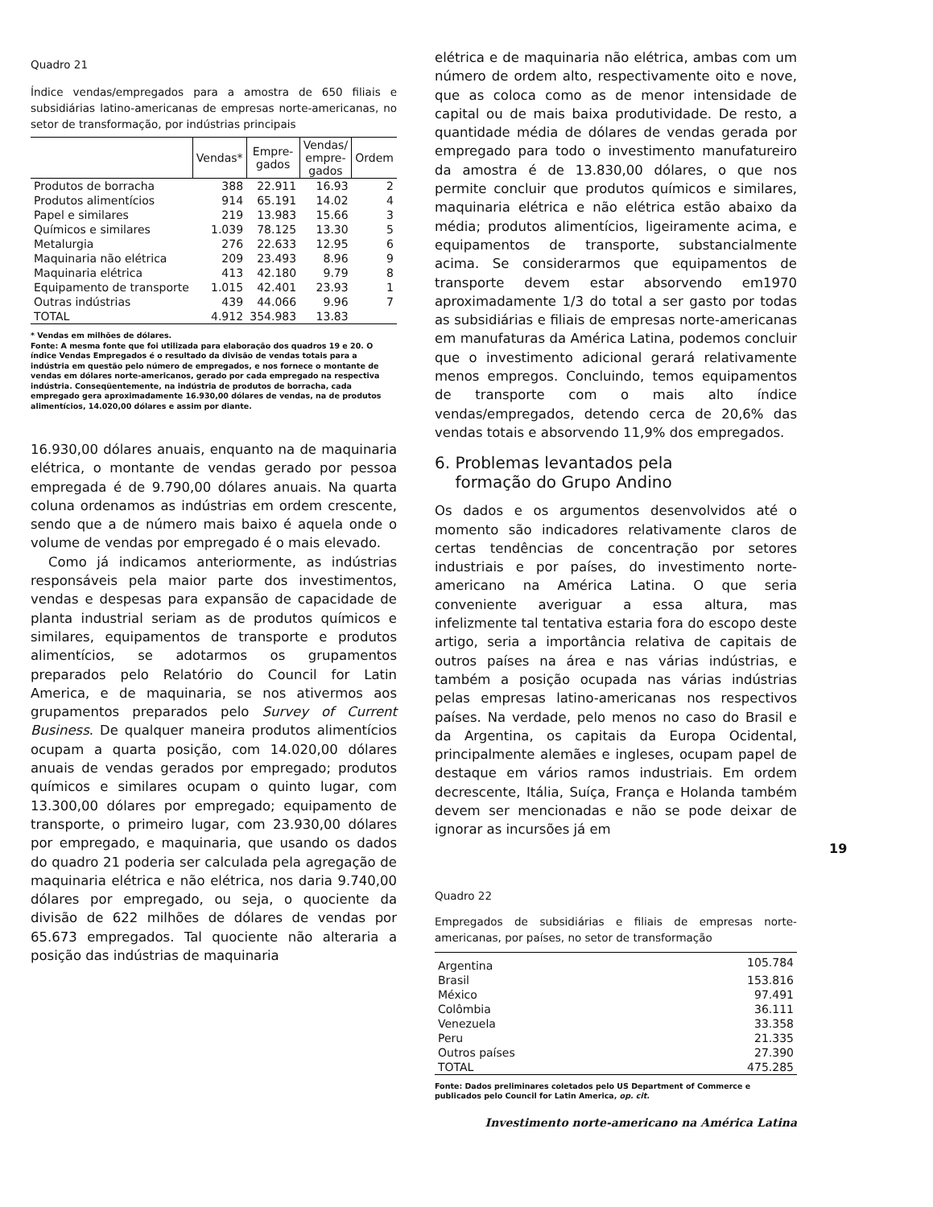Quadro 21
Índice vendas/empregados para a amostra de 650 filiais e subsidiárias latino-americanas de empresas norte-americanas, no setor de transformação, por indústrias principais
| | Vendas* | Empre- gados | Vendas/ empre- gados | Ordem |
| --- | --- | --- | --- | --- |
| Produtos de borracha | 388 | 22.911 | 16.93 | 2 |
| Produtos alimentícios | 914 | 65.191 | 14.02 | 4 |
| Papel e similares | 219 | 13.983 | 15.66 | 3 |
| Químicos e similares | 1.039 | 78.125 | 13.30 | 5 |
| Metalurgia | 276 | 22.633 | 12.95 | 6 |
| Maquinaria não elétrica | 209 | 23.493 | 8.96 | 9 |
| Maquinaria elétrica | 413 | 42.180 | 9.79 | 8 |
| Equipamento de transporte | 1.015 | 42.401 | 23.93 | 1 |
| Outras indústrias | 439 | 44.066 | 9.96 | 7 |
| TOTAL | 4.912 | 354.983 | 13.83 | |
* Vendas em milhões de dólares.
Fonte: A mesma fonte que foi utilizada para elaboração dos quadros 19 e 20. O índice Vendas Empregados é o resultado da divisão de vendas totais para a indústria em questão pelo número de empregados, e nos fornece o montante de vendas em dólares norte-americanos, gerado por cada empregado na respectiva indústria. Conseqüentemente, na indústria de produtos de borracha, cada empregado gera aproximadamente 16.930,00 dólares de vendas, na de produtos alimentícios, 14.020,00 dólares e assim por diante.
16.930,00 dólares anuais, enquanto na de maquinaria elétrica, o montante de vendas gerado por pessoa empregada é de 9.790,00 dólares anuais. Na quarta coluna ordenamos as indústrias em ordem crescente, sendo que a de número mais baixo é aquela onde o volume de vendas por empregado é o mais elevado.
Como já indicamos anteriormente, as indústrias responsáveis pela maior parte dos investimentos, vendas e despesas para expansão de capacidade de planta industrial seriam as de produtos químicos e similares, equipamentos de transporte e produtos alimentícios, se adotarmos os grupamentos preparados pelo Relatório do Council for Latin America, e de maquinaria, se nos ativermos aos grupamentos preparados pelo Survey of Current Business. De qualquer maneira produtos alimentícios ocupam a quarta posição, com 14.020,00 dólares anuais de vendas gerados por empregado; produtos químicos e similares ocupam o quinto lugar, com 13.300,00 dólares por empregado; equipamento de transporte, o primeiro lugar, com 23.930,00 dólares por empregado, e maquinaria, que usando os dados do quadro 21 poderia ser calculada pela agregação de maquinaria elétrica e não elétrica, nos daria 9.740,00 dólares por empregado, ou seja, o quociente da divisão de 622 milhões de dólares de vendas por 65.673 empregados. Tal quociente não alteraria a posição das indústrias de maquinaria
elétrica e de maquinaria não elétrica, ambas com um número de ordem alto, respectivamente oito e nove, que as coloca como as de menor intensidade de capital ou de mais baixa produtividade. De resto, a quantidade média de dólares de vendas gerada por empregado para todo o investimento manufatureiro da amostra é de 13.830,00 dólares, o que nos permite concluir que produtos químicos e similares, maquinaria elétrica e não elétrica estão abaixo da média; produtos alimentícios, ligeiramente acima, e equipamentos de transporte, substancialmente acima. Se considerarmos que equipamentos de transporte devem estar absorvendo em1970 aproximadamente 1/3 do total a ser gasto por todas as subsidiárias e filiais de empresas norte-americanas em manufaturas da América Latina, podemos concluir que o investimento adicional gerará relativamente menos empregos. Concluindo, temos equipamentos de transporte com o mais alto índice vendas/empregados, detendo cerca de 20,6% das vendas totais e absorvendo 11,9% dos empregados.
6. Problemas levantados pela
formação do Grupo Andino
Os dados e os argumentos desenvolvidos até o momento são indicadores relativamente claros de certas tendências de concentração por setores industriais e por países, do investimento norte-americano na América Latina. O que seria conveniente averiguar a essa altura, mas infelizmente tal tentativa estaria fora do escopo deste artigo, seria a importância relativa de capitais de outros países na área e nas várias indústrias, e também a posição ocupada nas várias indústrias pelas empresas latino-americanas nos respectivos países. Na verdade, pelo menos no caso do Brasil e da Argentina, os capitais da Europa Ocidental, principalmente alemães e ingleses, ocupam papel de destaque em vários ramos industriais. Em ordem decrescente, Itália, Suíça, França e Holanda também devem ser mencionadas e não se pode deixar de ignorar as incursões já em
Quadro 22
Empregados de subsidiárias e filiais de empresas norte-americanas, por países, no setor de transformação
| Argentina | 105.784 |
| Brasil | 153.816 |
| México | 97.491 |
| Colômbia | 36.111 |
| Venezuela | 33.358 |
| Peru | 21.335 |
| Outros países | 27.390 |
| TOTAL | 475.285 |
Fonte: Dados preliminares coletados pelo US Department of Commerce e publicados pelo Council for Latin America, op. cit.
Investimento norte-americano na América Latina
19